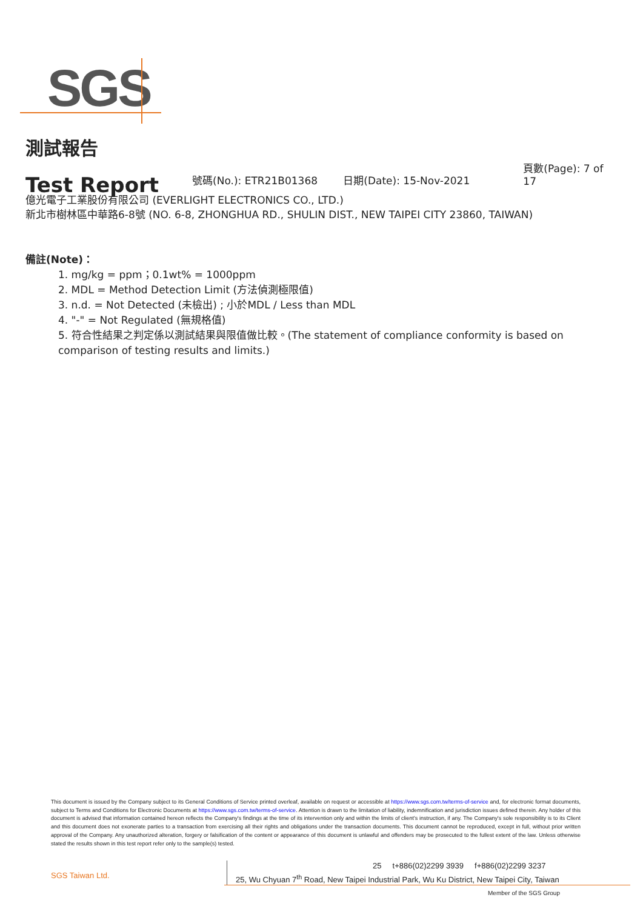SGS
測試報告
Test Report
號碼(No.): ETR21B01368 日期(Date): 15-Nov-2021 頁數(Page): 7 of 17
億光電子工業股份有限公司 (EVERLIGHT ELECTRONICS CO., LTD.)
新北市樹林區中華路6-8號 (NO. 6-8, ZHONGHUA RD., SHULIN DIST., NEW TAIPEI CITY 23860, TAIWAN)
備註(Note)：
1. mg/kg = ppm；0.1wt% = 1000ppm
2. MDL = Method Detection Limit (方法偵測極限值)
3. n.d. = Not Detected (未檢出) ; 小於MDL / Less than MDL
4. "-" = Not Regulated (無規格值)
5. 符合性結果之判定係以測試結果與限值做比較。(The statement of compliance conformity is based on comparison of testing results and limits.)
This document is issued by the Company subject to its General Conditions of Service printed overleaf, available on request or accessible at https://www.sgs.com.tw/terms-of-service and, for electronic format documents, subject to Terms and Conditions for Electronic Documents at https://www.sgs.com.tw/terms-of-service. Attention is drawn to the limitation of liability, indemnification and jurisdiction issues defined therein. Any holder of this document is advised that information contained hereon reflects the Company's findings at the time of its intervention only and within the limits of client's instruction, if any. The Company's sole responsibility is to its Client and this document does not exonerate parties to a transaction from exercising all their rights and obligations under the transaction documents. This document cannot be reproduced, except in full, without prior written approval of the Company. Any unauthorized alteration, forgery or falsification of the content or appearance of this document is unlawful and offenders may be prosecuted to the fullest extent of the law. Unless otherwise stated the results shown in this test report refer only to the sample(s) tested.
SGS Taiwan Ltd.
25 t+886(02)2299 3939 f+886(02)2299 3237
25, Wu Chyuan 7<sup>th</sup> Road, New Taipei Industrial Park, Wu Ku District, New Taipei City, Taiwan
Member of the SGS Group